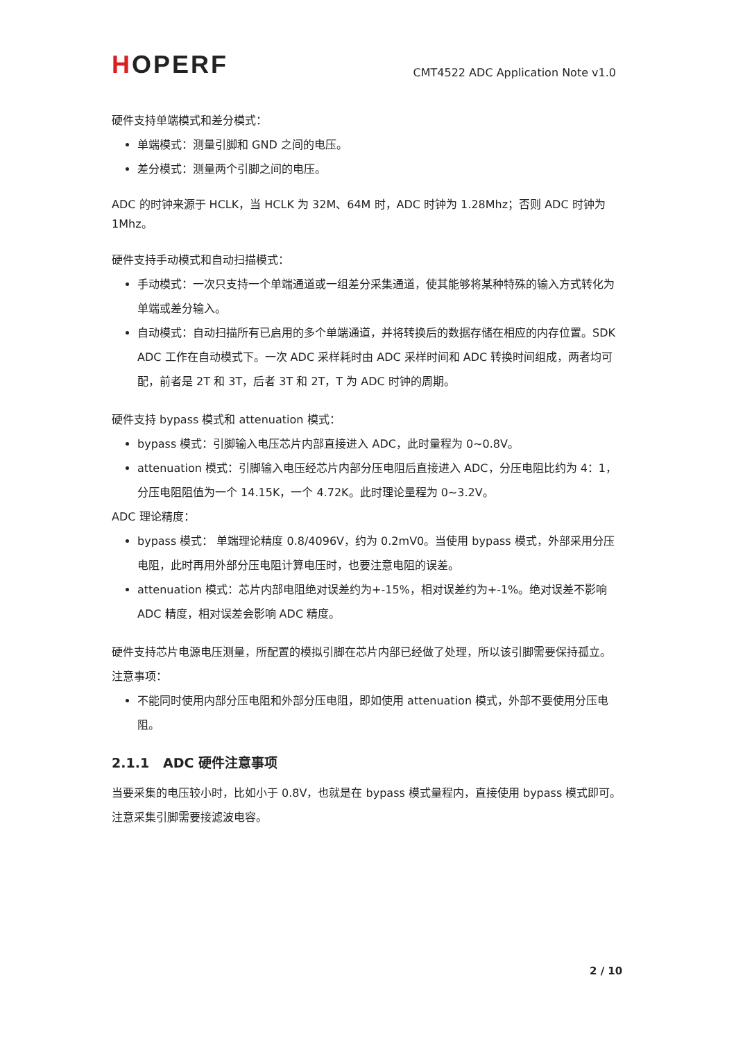HOPERF
CMT4522 ADC Application Note v1.0
硬件支持单端模式和差分模式：
单端模式：测量引脚和 GND 之间的电压。
差分模式：测量两个引脚之间的电压。
ADC 的时钟来源于 HCLK，当 HCLK 为 32M、64M 时，ADC 时钟为 1.28Mhz；否则 ADC 时钟为 1Mhz。
硬件支持手动模式和自动扫描模式：
手动模式：一次只支持一个单端通道或一组差分采集通道，使其能够将某种特殊的输入方式转化为单端或差分输入。
自动模式：自动扫描所有已启用的多个单端通道，并将转换后的数据存储在相应的内存位置。SDK ADC 工作在自动模式下。一次 ADC 采样耗时由 ADC 采样时间和 ADC 转换时间组成，两者均可配，前者是 2T 和 3T，后者 3T 和 2T，T 为 ADC 时钟的周期。
硬件支持 bypass 模式和 attenuation 模式：
bypass 模式：引脚输入电压芯片内部直接进入 ADC，此时量程为 0~0.8V。
attenuation 模式：引脚输入电压经芯片内部分压电阻后直接进入 ADC，分压电阻比约为 4：1，分压电阻阻值为一个 14.15K，一个 4.72K。此时理论量程为 0~3.2V。
ADC 理论精度：
bypass 模式： 单端理论精度 0.8/4096V，约为 0.2mV0。当使用 bypass 模式，外部采用分压电阻，此时再用外部分压电阻计算电压时，也要注意电阻的误差。
attenuation 模式：芯片内部电阻绝对误差约为+-15%，相对误差约为+-1%。绝对误差不影响 ADC 精度，相对误差会影响 ADC 精度。
硬件支持芯片电源电压测量，所配置的模拟引脚在芯片内部已经做了处理，所以该引脚需要保持孤立。
注意事项：
不能同时使用内部分压电阻和外部分压电阻，即如使用 attenuation 模式，外部不要使用分压电阻。
2.1.1 ADC 硬件注意事项
当要采集的电压较小时，比如小于 0.8V，也就是在 bypass 模式量程内，直接使用 bypass 模式即可。注意采集引脚需要接滤波电容。
2 / 10